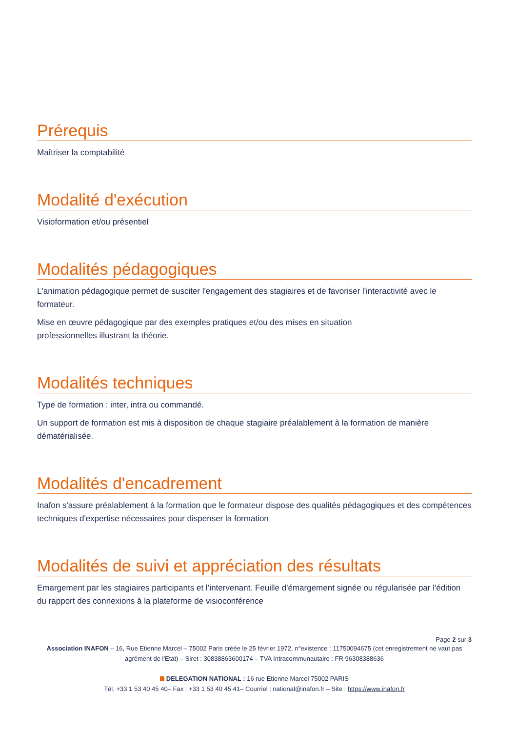Prérequis
Maîtriser la comptabilité
Modalité d'exécution
Visioformation et/ou présentiel
Modalités pédagogiques
L'animation pédagogique permet de susciter l'engagement des stagiaires et de favoriser l'interactivité avec le formateur.
Mise en œuvre pédagogique par des exemples pratiques et/ou des mises en situation
professionnelles illustrant la théorie.
Modalités techniques
Type de formation : inter, intra ou commandé.
Un support de formation est mis à disposition de chaque stagiaire préalablement à la formation de manière dématérialisée.
Modalités d'encadrement
Inafon s'assure préalablement à la formation que le formateur dispose des qualités pédagogiques et des compétences techniques d'expertise nécessaires pour dispenser la formation
Modalités de suivi et appréciation des résultats
Emargement par les stagiaires participants et l’intervenant. Feuille d'émargement signée ou régularisée par l'édition du rapport des connexions à la plateforme de visioconférence
Page 2 sur 3
Association INAFON – 16, Rue Etienne Marcel – 75002 Paris créée le 25 février 1972, n°existence : 11750094675 (cet enregistrement ne vaut pas agrément de l'Etat) – Siret : 30838863600174 – TVA Intracommunautaire : FR 96308388636
DELEGATION NATIONAL : 16 rue Etienne Marcel 75002 PARIS
Tél. +33 1 53 40 45 40– Fax : +33 1 53 40 45 41– Courriel : national@inafon.fr – Site : https://www.inafon.fr